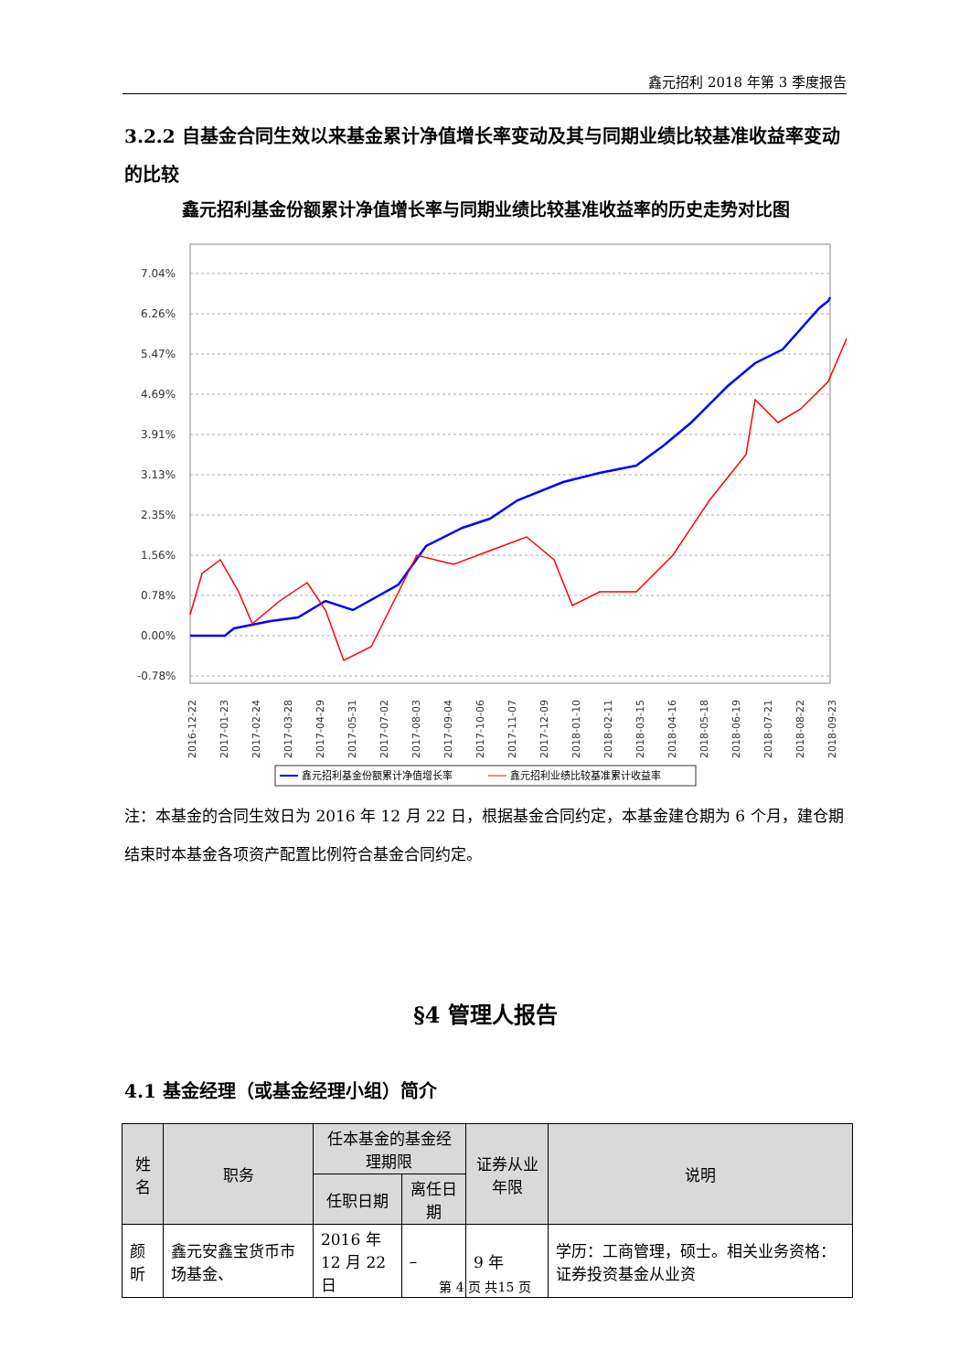鑫元招利 2018 年第 3 季度报告
3.2.2 自基金合同生效以来基金累计净值增长率变动及其与同期业绩比较基准收益率变动的比较
鑫元招利基金份额累计净值增长率与同期业绩比较基准收益率的历史走势对比图
7.04%
6.26%
5.47%
4.69%
3.91%
3.13%
2.35%
1.56%
0.78%
0.00%
-0.78%
2016-12-22
2017-01-23
2017-02-24
2017-03-28
2017-04-29
2017-05-31
2017-07-02
2017-08-03
2017-09-04
2017-10-06
2017-11-07
2017-12-09
2018-01-10
2018-02-11
2018-03-15
2018-04-16
2018-05-18
2018-06-19
2018-07-21
2018-08-22
2018-09-23
鑫元招利基金份额累计净值增长率
鑫元招利业绩比较基准累计收益率
注：本基金的合同生效日为 2016 年 12 月 22 日，根据基金合同约定，本基金建仓期为 6 个月，建仓期结束时本基金各项资产配置比例符合基金合同约定。
§4 管理人报告
4.1 基金经理（或基金经理小组）简介
| 姓名 | 职务 | 任本基金的基金经理期限 | | 证券从业年限 | 说明 |
| --- | --- | --- | --- | --- | --- |
| | | 任职日期 | 离任日期 | | |
| 颜昕 | 鑫元安鑫宝货币市场基金、 | 2016 年 12 月 22 日 | – | 9 年 | 学历：工商管理，硕士。相关业务资格：证券投资基金从业资 |
第 4 页 共15 页